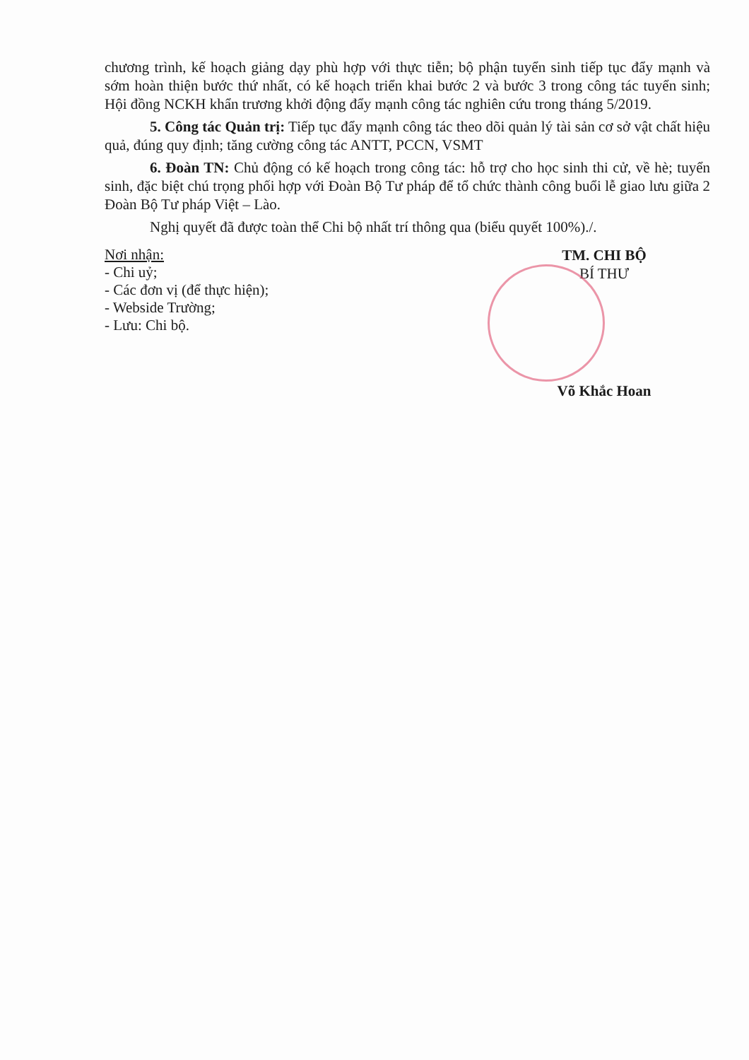chương trình, kế hoạch giảng dạy phù hợp với thực tiễn; bộ phận tuyển sinh tiếp tục đẩy mạnh và sớm hoàn thiện bước thứ nhất, có kế hoạch triển khai bước 2 và bước 3 trong công tác tuyển sinh; Hội đồng NCKH khẩn trương khởi động đẩy mạnh công tác nghiên cứu trong tháng 5/2019.
5. Công tác Quản trị: Tiếp tục đẩy mạnh công tác theo dõi quản lý tài sản cơ sở vật chất hiệu quả, đúng quy định; tăng cường công tác ANTT, PCCN, VSMT
6. Đoàn TN: Chủ động có kế hoạch trong công tác: hỗ trợ cho học sinh thi cử, về hè; tuyển sinh, đặc biệt chú trọng phối hợp với Đoàn Bộ Tư pháp để tổ chức thành công buổi lễ giao lưu giữa 2 Đoàn Bộ Tư pháp Việt – Lào.
Nghị quyết đã được toàn thể Chi bộ nhất trí thông qua (biểu quyết 100%)./.
Nơi nhận:
- Chi uỷ;
- Các đơn vị (để thực hiện);
- Webside Trường;
- Lưu: Chi bộ.
TM. CHI BỘ
BÍ THƯ
Võ Khắc Hoan